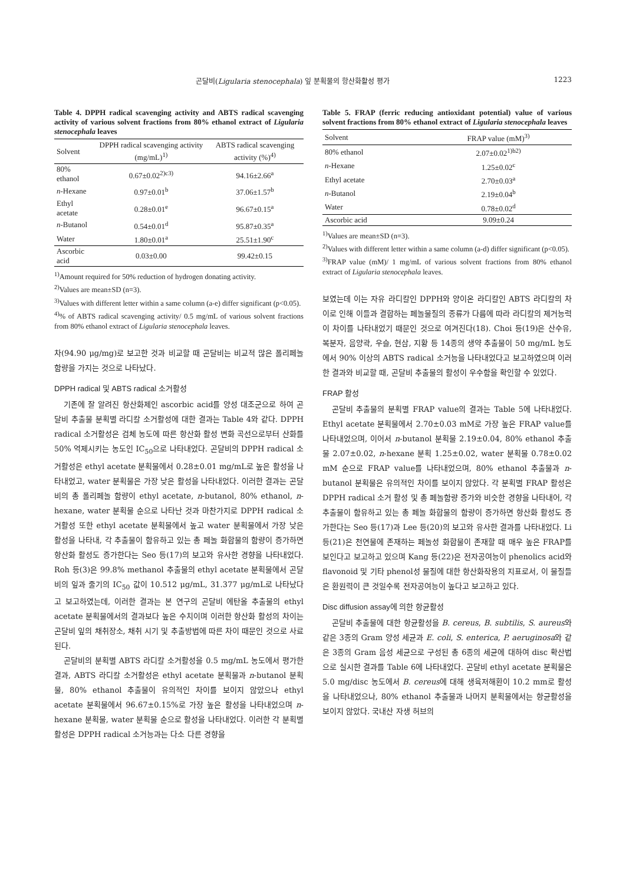곤달비(Ligularia stenocephala) 잎 분획물의 항산화활성 평가 1223
Table 4. DPPH radical scavenging activity and ABTS radical scavenging activity of various solvent fractions from 80% ethanol extract of Ligularia stenocephala leaves
| Solvent | DPPH radical scavenging activity (mg/mL)<sup>1)</sup> | ABTS radical scavenging activity (%)<sup>4)</sup> |
| --- | --- | --- |
| 80% ethanol | 0.67±0.02<sup>2)c3)</sup> | 94.16±2.66<sup>a</sup> |
| n -Hexane | 0.97±0.01<sup>b</sup> | 37.06±1.57<sup>b</sup> |
| Ethyl acetate | 0.28±0.01<sup>e</sup> | 96.67±0.15<sup>a</sup> |
| n -Butanol | 0.54±0.01<sup>d</sup> | 95.87±0.35<sup>a</sup> |
| Water | 1.80±0.01<sup>a</sup> | 25.51±1.90<sup>c</sup> |
| Ascorbic acid | 0.03±0.00 | 99.42±0.15 |
<sup>1)</sup> Amount required for 50% reduction of hydrogen donating activity.
<sup>2)</sup> Values are mean±SD (n=3).
<sup>3)</sup> Values with different letter within a same column (a-e) differ significant (p<0.05).
<sup>4)</sup>% of ABTS radical scavenging activity/ 0.5 mg/mL of various solvent fractions from 80% ethanol extract of Ligularia stenocephala leaves.
차(94.90 μg/mg)로 보고한 것과 비교할 때 곤달비는 비교적 많은 폴리페놀 함량을 가지는 것으로 나타났다.
DPPH radical 및 ABTS radical 소거활성
기존에 잘 알려진 항산화제인 ascorbic acid를 양성 대조군으로 하여 곤달비 추출물 분획별 라디칼 소거활성에 대한 결과는 Table 4와 같다. DPPH radical 소거활성은 검체 농도에 따른 항산화 활성 변화 곡선으로부터 산화를 50% 억제시키는 농도인 IC<sub>50</sub>으로 나타내었다. 곤달비의 DPPH radical 소거활성은 ethyl acetate 분획물에서 0.28±0.01 mg/mL로 높은 활성을 나타내었고, water 분획물은 가장 낮은 활성을 나타내었다. 이러한 결과는 곤달비의 총 폴리페놀 함량이 ethyl acetate, n-butanol, 80% ethanol, n-hexane, water 분획물 순으로 나타난 것과 마찬가지로 DPPH radical 소거활성 또한 ethyl acetate 분획물에서 높고 water 분획물에서 가장 낮은 활성을 나타내, 각 추출물이 함유하고 있는 총 페놀 화합물의 함량이 증가하면 항산화 활성도 증가한다는 Seo 등(17)의 보고와 유사한 경향을 나타내었다. Roh 등(3)은 99.8% methanol 추출물의 ethyl acetate 분획물에서 곤달비의 잎과 줄기의 IC<sub>50</sub> 값이 10.512 μg/mL, 31.377 μg/mL로 나타났다고 보고하였는데, 이러한 결과는 본 연구의 곤달비 에탄올 추출물의 ethyl acetate 분획물에서의 결과보다 높은 수치이며 이러한 항산화 활성의 차이는 곤달비 잎의 채취장소, 채취 시기 및 추출방법에 따른 차이 때문인 것으로 사료된다.
곤달비의 분획별 ABTS 라디칼 소거활성을 0.5 mg/mL 농도에서 평가한 결과, ABTS 라디칼 소거활성은 ethyl acetate 분획물과 n-butanol 분획물, 80% ethanol 추출물이 유의적인 차이를 보이지 않았으나 ethyl acetate 분획물에서 96.67±0.15%로 가장 높은 활성을 나타내었으며 n-hexane 분획물, water 분획물 순으로 활성을 나타내었다. 이러한 각 분획별 활성은 DPPH radical 소거능과는 다소 다른 경향을
Table 5. FRAP (ferric reducing antioxidant potential) value of various solvent fractions from 80% ethanol extract of Ligularia stenocephala leaves
| Solvent | FRAP value (mM)<sup>3)</sup> |
| --- | --- |
| 80% ethanol | 2.07±0.02<sup>1)b2)</sup> |
| n -Hexane | 1.25±0.02<sup>c</sup> |
| Ethyl acetate | 2.70±0.03<sup>a</sup> |
| n -Butanol | 2.19±0.04<sup>b</sup> |
| Water | 0.78±0.02<sup>d</sup> |
| Ascorbic acid | 9.09±0.24 |
<sup>1)</sup> Values are mean±SD (n=3).
<sup>2)</sup> Values with different letter within a same column (a-d) differ significant (p<0.05).
<sup>3)</sup> FRAP value (mM)/ 1 mg/mL of various solvent fractions from 80% ethanol extract of Ligularia stenocephala leaves.
보였는데 이는 자유 라디칼인 DPPH와 양이온 라디칼인 ABTS 라디칼의 차이로 인해 이들과 결합하는 페놀물질의 종류가 다름에 따라 라디칼의 제거능력이 차이를 나타내었기 때문인 것으로 여겨진다(18). Choi 등(19)은 산수유, 복분자, 음양곽, 우슬, 현삼, 지황 등 14종의 생약 추출물이 50 mg/mL 농도에서 90% 이상의 ABTS radical 소거능을 나타내었다고 보고하였으며 이러한 결과와 비교할 때, 곤달비 추출물의 활성이 우수함을 확인할 수 있었다.
FRAP 활성
곤달비 추출물의 분획별 FRAP value의 결과는 Table 5에 나타내었다. Ethyl acetate 분획물에서 2.70±0.03 mM로 가장 높은 FRAP value를 나타내었으며, 이어서 n-butanol 분획물 2.19±0.04, 80% ethanol 추출물 2.07±0.02, n-hexane 분획 1.25±0.02, water 분획물 0.78±0.02 mM 순으로 FRAP value를 나타내었으며, 80% ethanol 추출물과 n-butanol 분획물은 유의적인 차이를 보이지 않았다. 각 분획별 FRAP 활성은 DPPH radical 소거 활성 및 총 페놀함량 증가와 비슷한 경향을 나타내어, 각 추출물이 함유하고 있는 총 페놀 화합물의 함량이 증가하면 항산화 활성도 증가한다는 Seo 등(17)과 Lee 등(20)의 보고와 유사한 결과를 나타내었다. Li 등(21)은 천연물에 존재하는 페놀성 화합물이 존재할 때 매우 높은 FRAP를 보인다고 보고하고 있으며 Kang 등(22)은 전자공여능이 phenolics acid와 flavonoid 및 기타 phenol성 물질에 대한 항산화작용의 지표로서, 이 물질들은 환원력이 큰 것일수록 전자공여능이 높다고 보고하고 있다.
Disc diffusion assay에 의한 항균활성
곤달비 추출물에 대한 항균활성을 B. cereus, B. subtilis, S. aureus와 같은 3종의 Gram 양성 세균과 E. coli, S. enterica, P. aeruginosa와 같은 3종의 Gram 음성 세균으로 구성된 총 6종의 세균에 대하여 disc 확산법으로 실시한 결과를 Table 6에 나타내었다. 곤달비 ethyl acetate 분획물은 5.0 mg/disc 농도에서 B. cereus에 대해 생육저해환이 10.2 mm로 활성을 나타내었으나, 80% ethanol 추출물과 나머지 분획물에서는 항균활성을 보이지 않았다. 국내산 자생 허브의